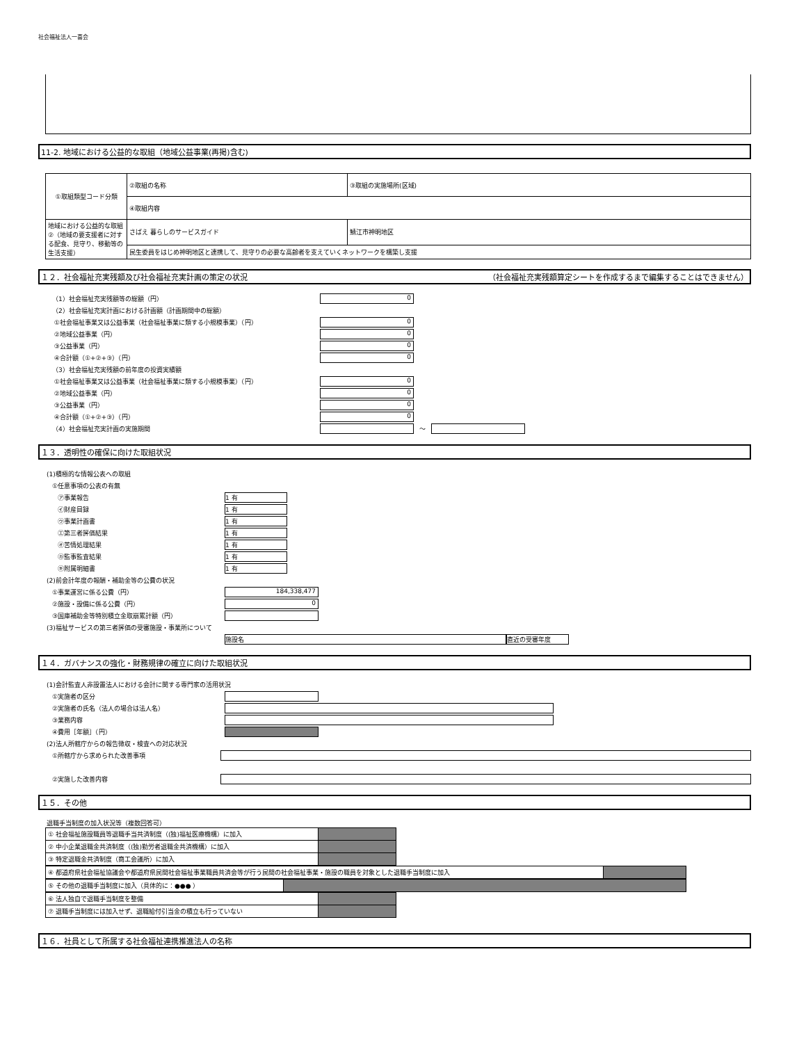社会福祉法人一喜会
11-2. 地域における公益的な取組（地域公益事業(再掲)含む)
| ①取組類型コード分類 | ②取組の名称 | ③取組の実施場所(区域) |
| | ④取組内容 | |
| 地域における公益的な取組②（地域の要支援者に対する配食、見守り、移動等の生活支援） | さばえ 暮らしのサービスガイド | 鯖江市神明地区 |
| | 民生委員をはじめ神明地区と連携して、見守りの必要な高齢者を支えていくネットワークを構築し支援 | |
１２．社会福祉充実残額及び社会福祉充実計画の策定の状況 （社会福祉充実残額算定シートを作成するまで編集することはできません）
（1）社会福祉充実残額等の総額（円） 0
（2）社会福祉充実計画における計画額（計画期間中の総額）
①社会福祉事業又は公益事業（社会福祉事業に類する小規模事業）（円） 0
②地域公益事業（円） 0
③公益事業（円） 0
④合計額（①+②+③）（円） 0
（3）社会福祉充実残額の前年度の投資実績額
①社会福祉事業又は公益事業（社会福祉事業に類する小規模事業）（円） 0
②地域公益事業（円） 0
③公益事業（円） 0
④合計額（①+②+③）（円） 0
（4）社会福祉充実計画の実施期間 ～
１３．透明性の確保に向けた取組状況
(1)積極的な情報公表への取組
①任意事項の公表の有無
㋐事業報告 1 有
㋑財産目録 1 有
㋒事業計画書 1 有
㋓第三者評価結果 1 有
㋔苦情処理結果 1 有
㋕監事監査結果 1 有
㋖附属明細書 1 有
(2)前会計年度の報酬・補助金等の公費の状況
①事業運営に係る公費（円） 184,338,477
②施設・設備に係る公費（円） 0
③国庫補助金等特別積立金取崩累計額（円）
(3)福祉サービスの第三者評価の受審施設・事業所について
施設名 直近の受審年度
１４．ガバナンスの強化・財務規律の確立に向けた取組状況
(1)会計監査人非設置法人における会計に関する専門家の活用状況
①実施者の区分
②実施者の氏名（法人の場合は法人名）
③業務内容
④費用［年額］（円）
(2)法人所轄庁からの報告徴収・検査への対応状況
①所轄庁から求められた改善事項
②実施した改善内容
１５．その他
退職手当制度の加入状況等（複数回答可）
| ① 社会福祉施設職員等退職手当共済制度（(独)福祉医療機構）に加入 | |
| ② 中小企業退職金共済制度（(独)勤労者退職金共済機構）に加入 | |
| ③ 特定退職金共済制度（商工会議所）に加入 | |
| ④ 都道府県社会福祉協議会や都道府県民間社会福祉事業職員共済会等が行う民間の社会福祉事業・施設の職員を対象とした退職手当制度に加入 | |
| ⑤ その他の退職手当制度に加入（具体的に：●●● ） | |
| ⑥ 法人独自で退職手当制度を整備 | |
| ⑦ 退職手当制度には加入せず、退職給付引当金の積立も行っていない | |
１６．社員として所属する社会福祉連携推進法人の名称